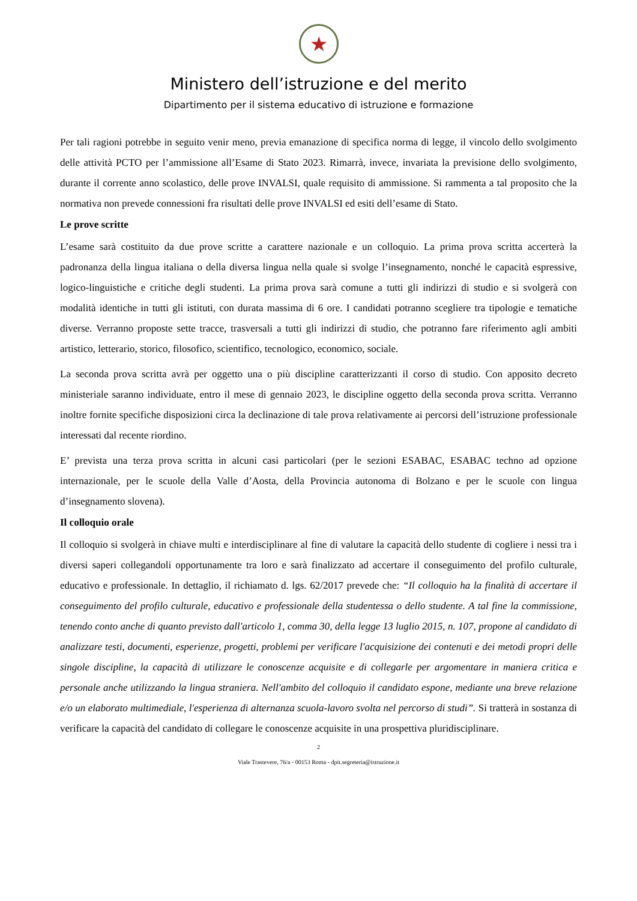★
Ministero dell’istruzione e del merito
Dipartimento per il sistema educativo di istruzione e formazione
Per tali ragioni potrebbe in seguito venir meno, previa emanazione di specifica norma di legge, il vincolo dello svolgimento delle attività PCTO per l’ammissione all’Esame di Stato 2023. Rimarrà, invece, invariata la previsione dello svolgimento, durante il corrente anno scolastico, delle prove INVALSI, quale requisito di ammissione. Si rammenta a tal proposito che la normativa non prevede connessioni fra risultati delle prove INVALSI ed esiti dell’esame di Stato.
Le prove scritte
L’esame sarà costituito da due prove scritte a carattere nazionale e un colloquio. La prima prova scritta accerterà la padronanza della lingua italiana o della diversa lingua nella quale si svolge l’insegnamento, nonché le capacità espressive, logico-linguistiche e critiche degli studenti. La prima prova sarà comune a tutti gli indirizzi di studio e si svolgerà con modalità identiche in tutti gli istituti, con durata massima di 6 ore. I candidati potranno scegliere tra tipologie e tematiche diverse. Verranno proposte sette tracce, trasversali a tutti gli indirizzi di studio, che potranno fare riferimento agli ambiti artistico, letterario, storico, filosofico, scientifico, tecnologico, economico, sociale.
La seconda prova scritta avrà per oggetto una o più discipline caratterizzanti il corso di studio. Con apposito decreto ministeriale saranno individuate, entro il mese di gennaio 2023, le discipline oggetto della seconda prova scritta. Verranno inoltre fornite specifiche disposizioni circa la declinazione di tale prova relativamente ai percorsi dell’istruzione professionale interessati dal recente riordino.
E’ prevista una terza prova scritta in alcuni casi particolari (per le sezioni ESABAC, ESABAC techno ad opzione internazionale, per le scuole della Valle d’Aosta, della Provincia autonoma di Bolzano e per le scuole con lingua d’insegnamento slovena).
Il colloquio orale
Il colloquio si svolgerà in chiave multi e interdisciplinare al fine di valutare la capacità dello studente di cogliere i nessi tra i diversi saperi collegandoli opportunamente tra loro e sarà finalizzato ad accertare il conseguimento del profilo culturale, educativo e professionale. In dettaglio, il richiamato d. lgs. 62/2017 prevede che: “Il colloquio ha la finalità di accertare il conseguimento del profilo culturale, educativo e professionale della studentessa o dello studente. A tal fine la commissione, tenendo conto anche di quanto previsto dall'articolo 1, comma 30, della legge 13 luglio 2015, n. 107, propone al candidato di analizzare testi, documenti, esperienze, progetti, problemi per verificare l'acquisizione dei contenuti e dei metodi propri delle singole discipline, la capacità di utilizzare le conoscenze acquisite e di collegarle per argomentare in maniera critica e personale anche utilizzando la lingua straniera. Nell'ambito del colloquio il candidato espone, mediante una breve relazione e/o un elaborato multimediale, l'esperienza di alternanza scuola-lavoro svolta nel percorso di studi”. Si tratterà in sostanza di verificare la capacità del candidato di collegare le conoscenze acquisite in una prospettiva pluridisciplinare.
2
Viale Trastevere, 76/a - 00153 Roma - dpit.segreteria@istruzione.it